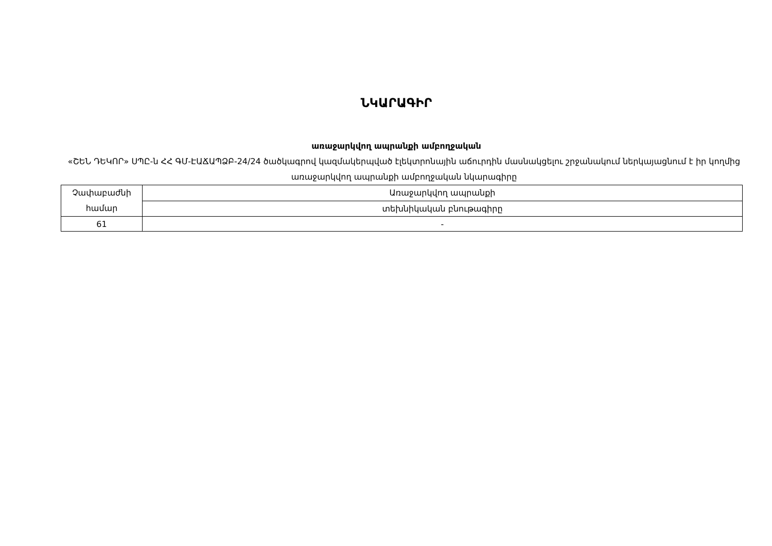ՆԿԱՐԱԳԻՐ
առաջարկվող ապրանքի ամբողջական
«ՇԵՆ ԴԵԿՈՐ» ՍՊԸ-ն ՀՀ ԳՄ-ԷԱՃԱՊՁԲ-24/24 ծածկագրով կազմակերպված էլեկտրոնային աճուրդին մասնակցելու շրջանակում ներկայացնում է իր կողմից առաջարկվող ապրանքի ամբողջական նկարագիրը
| Չափաբաժնի համար | Առաջարկվող ապրանքի |
| | տեխնիկական բնութագիրը |
| 61 | - |